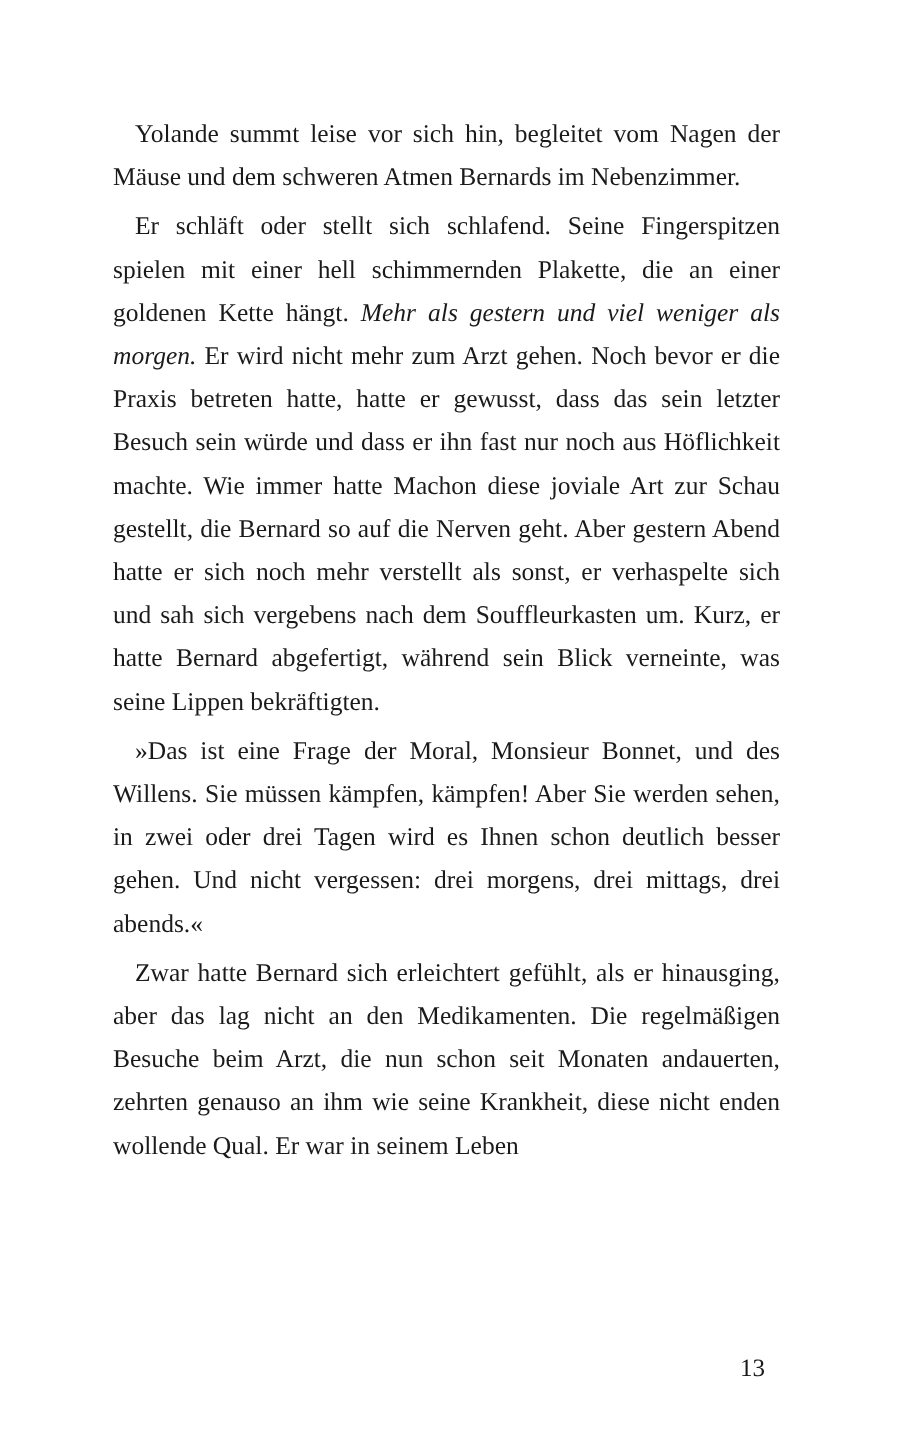Yolande summt leise vor sich hin, begleitet vom Nagen der Mäuse und dem schweren Atmen Bernards im Nebenzimmer.
Er schläft oder stellt sich schlafend. Seine Fingerspitzen spielen mit einer hell schimmernden Plakette, die an einer goldenen Kette hängt. Mehr als gestern und viel weniger als morgen. Er wird nicht mehr zum Arzt gehen. Noch bevor er die Praxis betreten hatte, hatte er gewusst, dass das sein letzter Besuch sein würde und dass er ihn fast nur noch aus Höflichkeit machte. Wie immer hatte Machon diese joviale Art zur Schau gestellt, die Bernard so auf die Nerven geht. Aber gestern Abend hatte er sich noch mehr verstellt als sonst, er verhaspelte sich und sah sich vergebens nach dem Souffleurkasten um. Kurz, er hatte Bernard abgefertigt, während sein Blick verneinte, was seine Lippen bekräftigten.
»Das ist eine Frage der Moral, Monsieur Bonnet, und des Willens. Sie müssen kämpfen, kämpfen! Aber Sie werden sehen, in zwei oder drei Tagen wird es Ihnen schon deutlich besser gehen. Und nicht vergessen: drei morgens, drei mittags, drei abends.«
Zwar hatte Bernard sich erleichtert gefühlt, als er hinausging, aber das lag nicht an den Medikamenten. Die regelmäßigen Besuche beim Arzt, die nun schon seit Monaten andauerten, zehrten genauso an ihm wie seine Krankheit, diese nicht enden wollende Qual. Er war in seinem Leben
13